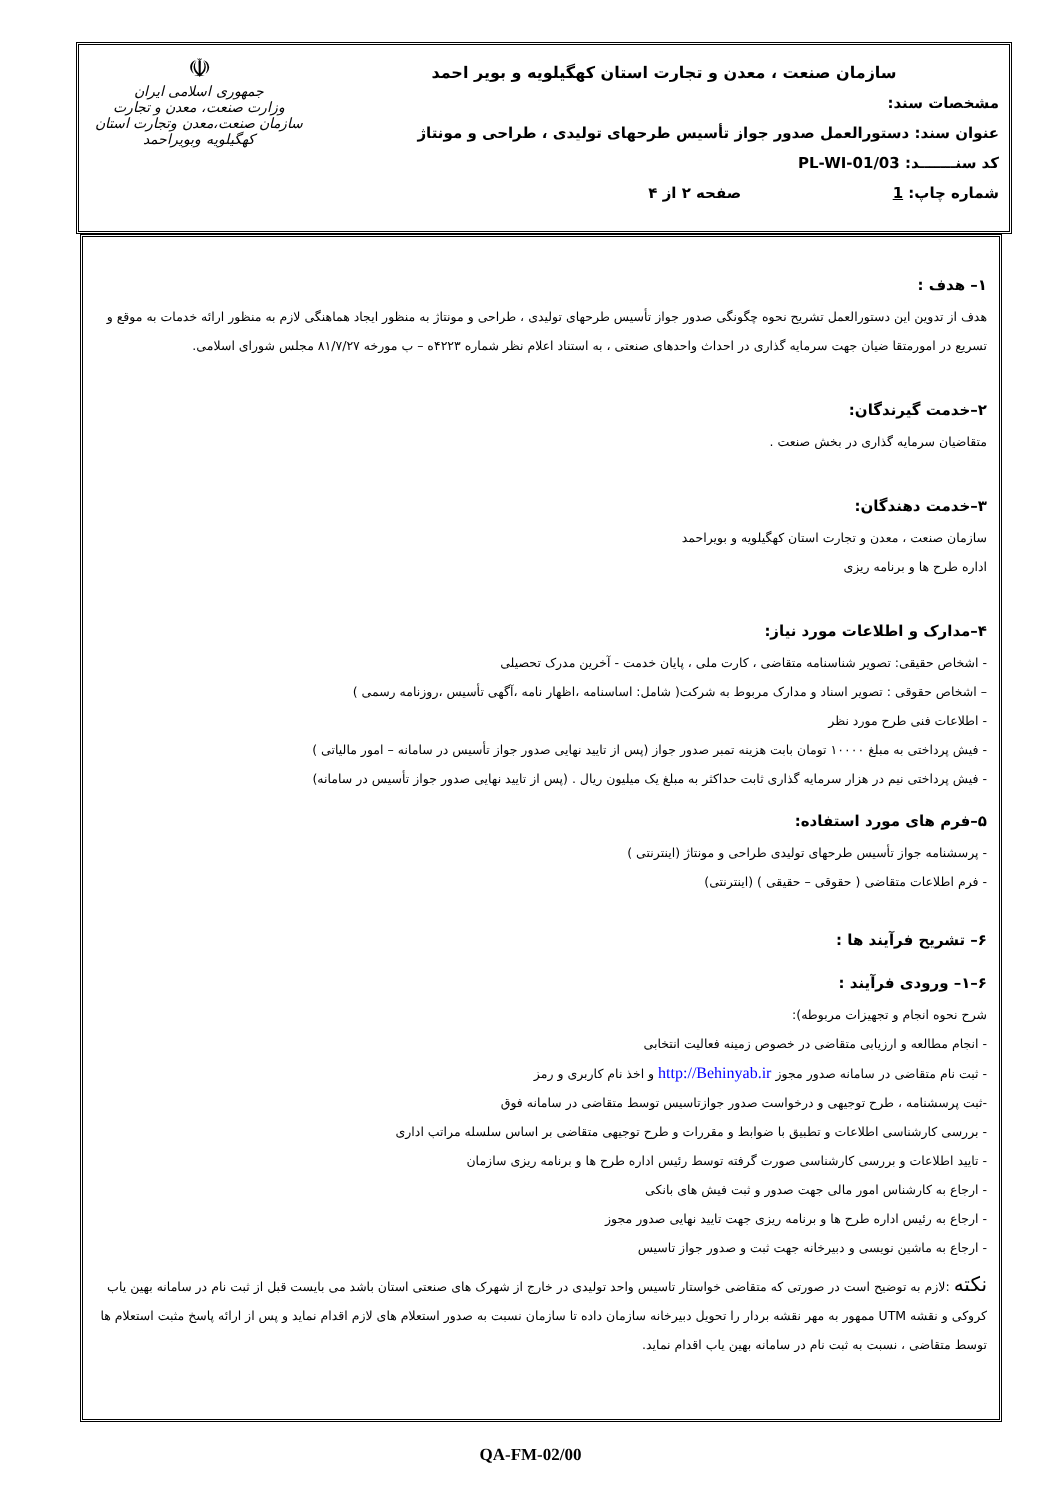سازمان صنعت ، معدن و تجارت استان کهگیلویه و بویر احمد
مشخصات سند:
عنوان سند: دستورالعمل صدور جواز تأسیس طرحهای تولیدی ، طراحی و مونتاژ
کد سنـــــــد: PL-WI-01/03
شماره چاپ: 1 صفحه ۲ از ۴
☫
جمهوری اسلامی ایران
وزارت صنعت، معدن و تجارت
سازمان صنعت،معدن وتجارت استان کهگیلویه وبویراحمد
۱– هدف :
هدف از تدوین این دستورالعمل تشریح نحوه چگونگی صدور جواز تأسیس طرحهای تولیدی ، طراحی و مونتاژ به منظور ایجاد هماهنگی لازم به منظور ارائه خدمات به موقع و تسریع در امورمتقا ضیان جهت سرمایه گذاری در احداث واحدهای صنعتی ، به استناد اعلام نظر شماره ۴۲۲۳ه – ب مورخه ۸۱/۷/۲۷ مجلس شورای اسلامی.
۲–خدمت گیرندگان:
متقاضیان سرمایه گذاری در بخش صنعت .
۳–خدمت دهندگان:
سازمان صنعت ، معدن و تجارت استان کهگیلویه و بویراحمد
اداره طرح ها و برنامه ریزی
۴–مدارک و اطلاعات مورد نیاز:
- اشخاص حقیقی: تصویر شناسنامه متقاضی ، کارت ملی ، پایان خدمت - آخرین مدرک تحصیلی
– اشخاص حقوقی : تصویر اسناد و مدارک مربوط به شرکت( شامل: اساسنامه ،اظهار نامه ،آگهی تأسیس ،روزنامه رسمی )
- اطلاعات فنی طرح مورد نظر
- فیش پرداختی به مبلغ ۱۰۰۰۰ تومان بابت هزینه تمبر صدور جواز (پس از تایید نهایی صدور جواز تأسیس در سامانه – امور مالیاتی )
- فیش پرداختی نیم در هزار سرمایه گذاری ثابت حداکثر به مبلغ یک میلیون ریال . (پس از تایید نهایی صدور جواز تأسیس در سامانه)
۵–فرم های مورد استفاده:
- پرسشنامه جواز تأسیس طرحهای تولیدی طراحی و مونتاژ (اینترنتی )
- فرم اطلاعات متقاضی ( حقوقی – حقیقی ) (اینترنتی)
۶– تشریح فرآیند ها :
۶–۱– ورودی فرآیند :
شرح نحوه انجام و تجهیزات مربوطه):
- انجام مطالعه و ارزیابی متقاضی در خصوص زمینه فعالیت انتخابی
- ثبت نام متقاضی در سامانه صدور مجوز http://Behinyab.ir و اخذ نام کاربری و رمز
-ثبت پرسشنامه ، طرح توجیهی و درخواست صدور جوازتاسیس توسط متقاضی در سامانه فوق
- بررسی کارشناسی اطلاعات و تطبیق با ضوابط و مقررات و طرح توجیهی متقاضی بر اساس سلسله مراتب اداری
- تایید اطلاعات و بررسی کارشناسی صورت گرفته توسط رئیس اداره طرح ها و برنامه ریزی سازمان
- ارجاع به کارشناس امور مالی جهت صدور و ثبت فیش های بانکی
- ارجاع به رئیس اداره طرح ها و برنامه ریزی جهت تایید نهایی صدور مجوز
- ارجاع به ماشین نویسی و دبیرخانه جهت ثبت و صدور جواز تاسیس
نکته :لازم به توضیح است در صورتی که متقاضی خواستار تاسیس واحد تولیدی در خارج از شهرک های صنعتی استان باشد می بایست قبل از ثبت نام در سامانه بهین یاب کروکی و نقشه UTM ممهور به مهر نقشه بردار را تحویل دبیرخانه سازمان داده تا سازمان نسبت به صدور استعلام های لازم اقدام نماید و پس از ارائه پاسخ مثبت استعلام ها توسط متقاضی ، نسبت به ثبت نام در سامانه بهین یاب اقدام نماید.
QA-FM-02/00